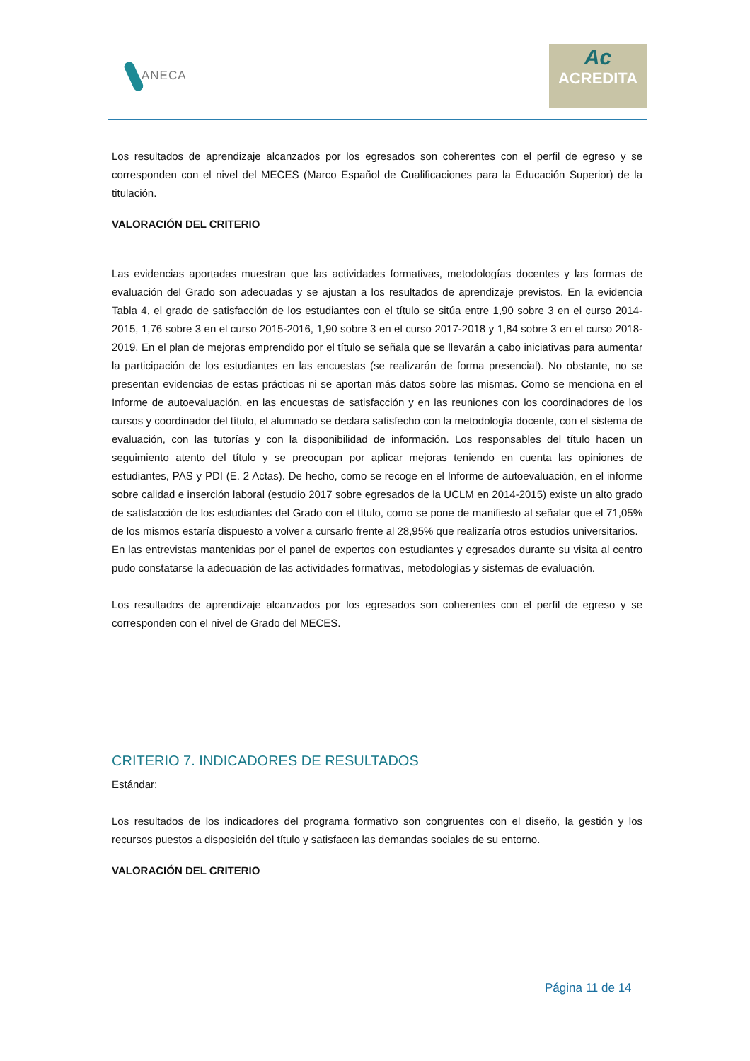ANECA
Ac
ACREDITA
Los resultados de aprendizaje alcanzados por los egresados son coherentes con el perfil de egreso y se corresponden con el nivel del MECES (Marco Español de Cualificaciones para la Educación Superior) de la titulación.
VALORACIÓN DEL CRITERIO
Las evidencias aportadas muestran que las actividades formativas, metodologías docentes y las formas de evaluación del Grado son adecuadas y se ajustan a los resultados de aprendizaje previstos. En la evidencia Tabla 4, el grado de satisfacción de los estudiantes con el título se sitúa entre 1,90 sobre 3 en el curso 2014-2015, 1,76 sobre 3 en el curso 2015-2016, 1,90 sobre 3 en el curso 2017-2018 y 1,84 sobre 3 en el curso 2018-2019. En el plan de mejoras emprendido por el título se señala que se llevarán a cabo iniciativas para aumentar la participación de los estudiantes en las encuestas (se realizarán de forma presencial). No obstante, no se presentan evidencias de estas prácticas ni se aportan más datos sobre las mismas. Como se menciona en el Informe de autoevaluación, en las encuestas de satisfacción y en las reuniones con los coordinadores de los cursos y coordinador del título, el alumnado se declara satisfecho con la metodología docente, con el sistema de evaluación, con las tutorías y con la disponibilidad de información. Los responsables del título hacen un seguimiento atento del título y se preocupan por aplicar mejoras teniendo en cuenta las opiniones de estudiantes, PAS y PDI (E. 2 Actas). De hecho, como se recoge en el Informe de autoevaluación, en el informe sobre calidad e inserción laboral (estudio 2017 sobre egresados de la UCLM en 2014-2015) existe un alto grado de satisfacción de los estudiantes del Grado con el título, como se pone de manifiesto al señalar que el 71,05% de los mismos estaría dispuesto a volver a cursarlo frente al 28,95% que realizaría otros estudios universitarios.
En las entrevistas mantenidas por el panel de expertos con estudiantes y egresados durante su visita al centro pudo constatarse la adecuación de las actividades formativas, metodologías y sistemas de evaluación.
Los resultados de aprendizaje alcanzados por los egresados son coherentes con el perfil de egreso y se corresponden con el nivel de Grado del MECES.
CRITERIO 7. INDICADORES DE RESULTADOS
Estándar:
Los resultados de los indicadores del programa formativo son congruentes con el diseño, la gestión y los recursos puestos a disposición del título y satisfacen las demandas sociales de su entorno.
VALORACIÓN DEL CRITERIO
Página 11 de 14